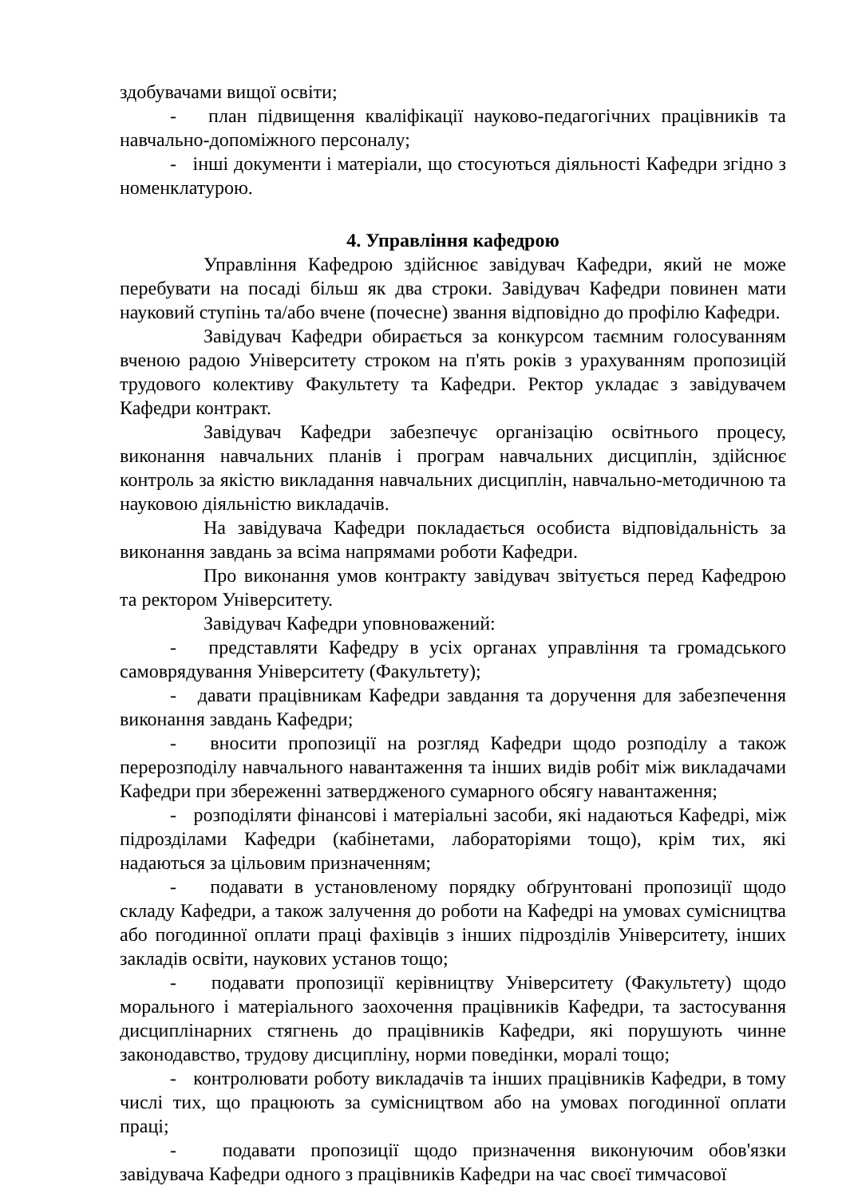здобувачами вищої освіти;
- план підвищення кваліфікації науково-педагогічних працівників та навчально-допоміжного персоналу;
- інші документи і матеріали, що стосуються діяльності Кафедри згідно з номенклатурою.
4. Управління кафедрою
Управління Кафедрою здійснює завідувач Кафедри, який не може перебувати на посаді більш як два строки. Завідувач Кафедри повинен мати науковий ступінь та/або вчене (почесне) звання відповідно до профілю Кафедри.
Завідувач Кафедри обирається за конкурсом таємним голосуванням вченою радою Університету строком на п'ять років з урахуванням пропозицій трудового колективу Факультету та Кафедри. Ректор укладає з завідувачем Кафедри контракт.
Завідувач Кафедри забезпечує організацію освітнього процесу, виконання навчальних планів і програм навчальних дисциплін, здійснює контроль за якістю викладання навчальних дисциплін, навчально-методичною та науковою діяльністю викладачів.
На завідувача Кафедри покладається особиста відповідальність за виконання завдань за всіма напрямами роботи Кафедри.
Про виконання умов контракту завідувач звітується перед Кафедрою та ректором Університету.
Завідувач Кафедри уповноважений:
- представляти Кафедру в усіх органах управління та громадського самоврядування Університету (Факультету);
- давати працівникам Кафедри завдання та доручення для забезпечення виконання завдань Кафедри;
- вносити пропозиції на розгляд Кафедри щодо розподілу а також перерозподілу навчального навантаження та інших видів робіт між викладачами Кафедри при збереженні затвердженого сумарного обсягу навантаження;
- розподіляти фінансові і матеріальні засоби, які надаються Кафедрі, між підрозділами Кафедри (кабінетами, лабораторіями тощо), крім тих, які надаються за цільовим призначенням;
- подавати в установленому порядку обґрунтовані пропозиції щодо складу Кафедри, а також залучення до роботи на Кафедрі на умовах сумісництва або погодинної оплати праці фахівців з інших підрозділів Університету, інших закладів освіти, наукових установ тощо;
- подавати пропозиції керівництву Університету (Факультету) щодо морального і матеріального заохочення працівників Кафедри, та застосування дисциплінарних стягнень до працівників Кафедри, які порушують чинне законодавство, трудову дисципліну, норми поведінки, моралі тощо;
- контролювати роботу викладачів та інших працівників Кафедри, в тому числі тих, що працюють за сумісництвом або на умовах погодинної оплати праці;
- подавати пропозиції щодо призначення виконуючим обов'язки завідувача Кафедри одного з працівників Кафедри на час своєї тимчасової